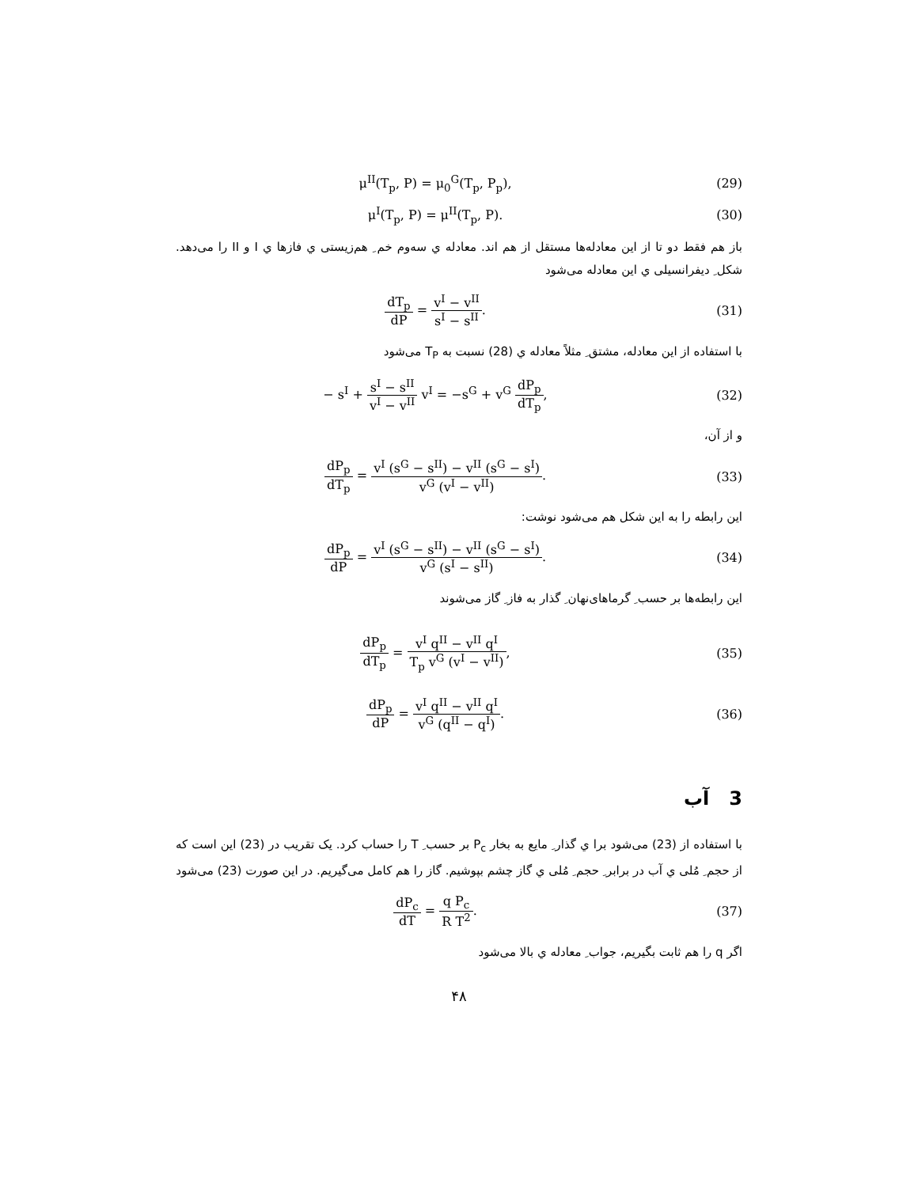μ<sup>II</sup>(T<sub>p</sub>, P) = μ<sub>0</sub><sup>G</sup>(T<sub>p</sub>, P<sub>p</sub>), (29)
μ<sup>I</sup>(T<sub>p</sub>, P) = μ<sup>II</sup>(T<sub>p</sub>, P). (30)
باز هم فقط دو تا از این معادله‌ها مستقل از هم اند. معادله ي سه‌وم خم ِ هم‌زیستی ي فازها ي I و II را می‌دهد. شکل ِ دیفرانسیلی ي این معادله می‌شود
dT<sub>p</sub> dP = v<sup>I</sup> − v<sup>II</sup> s<sup>I</sup> − s<sup>II</sup>. (31)
با استفاده از این معادله، مشتق ِ مثلاً معادله ي (28) نسبت به T<sub>P</sub> می‌شود
− s<sup>I</sup> + s<sup>I</sup> − s<sup>II</sup> v<sup>I</sup> − v<sup>II</sup> v<sup>I</sup> = −s<sup>G</sup> + v<sup>G</sup> dP<sub>p</sub> dT<sub>p</sub>,
(32)
و از آن،
dP<sub>p</sub> dT<sub>p</sub> = v<sup>I</sup> (s<sup>G</sup> − s<sup>II</sup>) − v<sup>II</sup> (s<sup>G</sup> − s<sup>I</sup>) v<sup>G</sup> (v<sup>I</sup> − v<sup>II</sup>).
(33)
این رابطه را به این شکل هم می‌شود نوشت:
dP<sub>p</sub> dP = v<sup>I</sup> (s<sup>G</sup> − s<sup>II</sup>) − v<sup>II</sup> (s<sup>G</sup> − s<sup>I</sup>) v<sup>G</sup> (s<sup>I</sup> − s<sup>II</sup>).
(34)
این رابطه‌ها بر حسب ِ گرماهای‌نهان ِ گذار به فاز ِ گاز می‌شوند
dP<sub>p</sub> dT<sub>p</sub> = v<sup>I</sup> q<sup>II</sup> − v<sup>II</sup> q<sup>I</sup> T<sub>p</sub> v<sup>G</sup> (v<sup>I</sup> − v<sup>II</sup>),
(35)
dP<sub>p</sub> dP = v<sup>I</sup> q<sup>II</sup> − v<sup>II</sup> q<sup>I</sup> v<sup>G</sup> (q<sup>II</sup> − q<sup>I</sup>).
(36)
3 آب
با استفاده از (23) می‌شود برا ي گذار ِ مایع به بخار P<sub>c</sub> بر حسب ِ T را حساب کرد. یک تقریب در (23) این است که از حجم ِ مُلی ي آب در برابر ِ حجم ِ مُلی ي گاز چشم بپوشیم. گاز را هم کامل می‌گیریم. در این صورت (23) می‌شود
dP<sub>c</sub> dT = q P<sub>c</sub> R T<sup>2</sup>. (37)
اگر q را هم ثابت بگیریم، جواب ِ معادله ي بالا می‌شود
۴۸